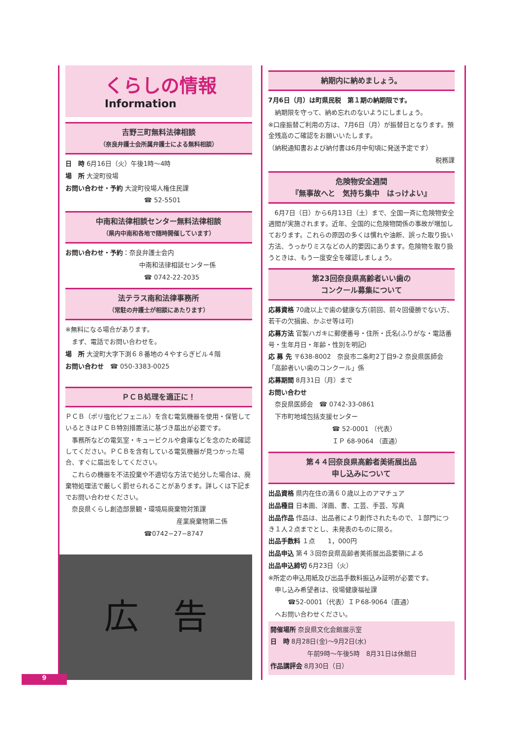くらしの情報
Information
吉野三町無料法律相談
（奈良弁護士会所属弁護士による無料相談）
日　時 6月16日（火）午後1時～4時
場　所 大淀町役場
お問い合わせ・予約 大淀町役場人権住民課
☎ 52-5501
中南和法律相談センター無料法律相談
（県内中南和各地で随時開催しています）
お問い合わせ・予約：奈良弁護士会内
中南和法律相談センター係
☎ 0742-22-2035
法テラス南和法律事務所
（常駐の弁護士が相談にあたります）
※無料になる場合があります。
　まず、電話でお問い合わせを。
場　所 大淀町大字下渕６８番地の４やすらぎビル４階
お問い合わせ　☎ 050-3383-0025
ＰＣＢ処理を適正に！
ＰＣＢ（ポリ塩化ビフェニル）を含む電気機器を使用・保管しているときはＰＣＢ特別措置法に基づき届出が必要です。
　事務所などの電気室・キュービクルや倉庫などを念のため確認してください。ＰＣＢを含有している電気機器が見つかった場合、すぐに届出をしてください。
　これらの機器を不法投棄や不適切な方法で処分した場合は、廃棄物処理法で厳しく罰せられることがあります。詳しくは下記までお問い合わせください。
　奈良県くらし創造部景観・環境局廃棄物対策課
産業廃棄物第二係
☎0742−27−8747
広　告
納期内に納めましょう。
7月6日（月）は町県民税　第１期の納期限です。
　納期限を守って、納め忘れのないようにしましょう。
※口座振替ご利用の方は、7月6日（月）が振替日となります。預金残高のご確認をお願いいたします。
（納税通知書および納付書は6月中旬頃に発送予定です）
税務課
危険物安全週間
『無事故へと　気持ち集中　はっけよい』
　6月7日（日）から6月13日（土）まで、全国一斉に危険物安全週間が実施されます。近年、全国的に危険物関係の事故が増加しております。これらの原因の多くは慣れや油断、誤った取り扱い方法、うっかりミスなどの人的要因にあります。危険物を取り扱うときは、もう一度安全を確認しましょう。
第23回奈良県高齢者いい歯の
コンクール募集について
応募資格 70歳以上で歯の健康な方(前回、前々回優勝でない方、若干の欠損歯、かぶせ等は可)
応募方法 官製ハガキに郵便番号・住所・氏名(ふりがな・電話番号・生年月日・年齢・性別を明記)
応 募 先 〒638-8002　奈良市二条町2丁目9-2 奈良県医師会「高齢者いい歯のコンクール」係
応募期間 8月31日（月）まで
お問い合わせ
　奈良県医師会　☎ 0742-33-0861
　下市町地域包括支援センター
☎ 52-0001 （代表）
ＩＰ 68-9064 （直通）
第４４回奈良県高齢者美術展出品
申し込みについて
出品資格 県内在住の満６０歳以上のアマチュア
出品種目 日本画、洋画、書、工芸、手芸、写真
出品作品 作品は、出品者により創作されたもので、１部門につき１人２点までとし、未発表のものに限る。
出品手数料 １点　　1，000円
出品申込 第４３回奈良県高齢者美術展出品要領による
出品申込締切 6月23日（火）
※所定の申込用紙及び出品手数料振込み証明が必要です。
　申し込み希望者は、役場健康福祉課
☎52-0001（代表）ＩＰ68-9064（直通）
　へお問い合わせください。
開催場所 奈良県文化会館展示室
日　時 8月28日(金)～9月2日(水)
午前9時～午後5時　8月31日は休館日
作品講評会 8月30日（日）
9